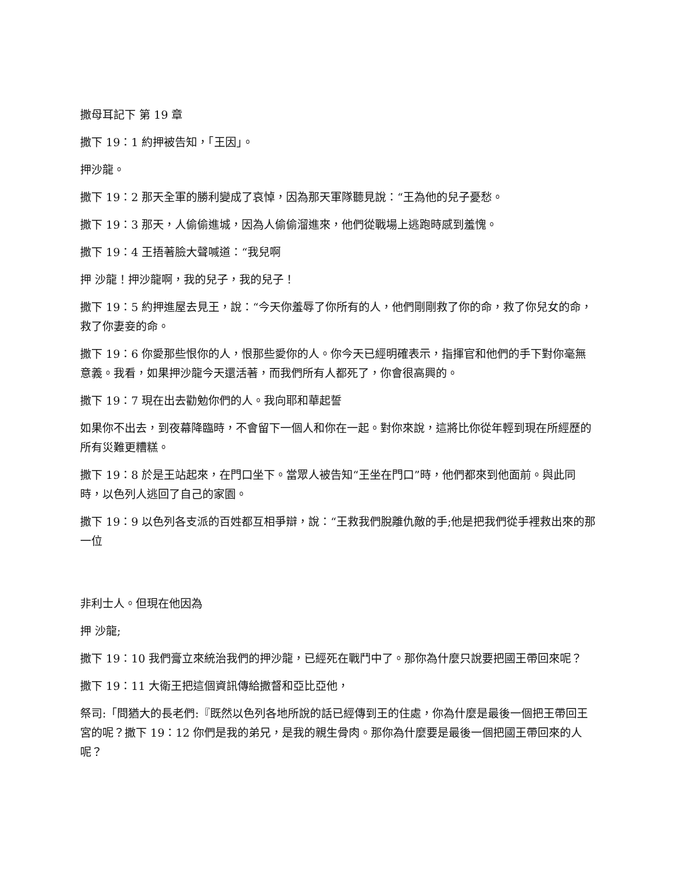撒母耳記下 第 19 章
撒下 19：1 約押被告知，「王因」。
押沙龍。
撒下 19：2 那天全軍的勝利變成了哀悼，因為那天軍隊聽見說：“王為他的兒子憂愁。
撒下 19：3 那天，人偷偷進城，因為人偷偷溜進來，他們從戰場上逃跑時感到羞愧。
撒下 19：4 王捂著臉大聲喊道：“我兒啊
押 沙龍！押沙龍啊，我的兒子，我的兒子！
撒下 19：5 約押進屋去見王，說：“今天你羞辱了你所有的人，他們剛剛救了你的命，救了你兒女的命，救了你妻妾的命。
撒下 19：6 你愛那些恨你的人，恨那些愛你的人。你今天已經明確表示，指揮官和他們的手下對你毫無意義。我看，如果押沙龍今天還活著，而我們所有人都死了，你會很高興的。
撒下 19：7 現在出去勸勉你們的人。我向耶和華起誓
如果你不出去，到夜幕降臨時，不會留下一個人和你在一起。對你來說，這將比你從年輕到現在所經歷的所有災難更糟糕。
撒下 19：8 於是王站起來，在門口坐下。當眾人被告知“王坐在門口”時，他們都來到他面前。與此同時，以色列人逃回了自己的家園。
撒下 19：9 以色列各支派的百姓都互相爭辯，說：“王救我們脫離仇敵的手;他是把我們從手裡救出來的那一位
非利士人。但現在他因為
押 沙龍;
撒下 19：10 我們膏立來統治我們的押沙龍，已經死在戰鬥中了。那你為什麼只說要把國王帶回來呢？
撒下 19：11 大衛王把這個資訊傳給撒督和亞比亞他，
祭司:「問猶大的長老們:『既然以色列各地所說的話已經傳到王的住處，你為什麼是最後一個把王帶回王宮的呢？撒下 19：12 你們是我的弟兄，是我的親生骨肉。那你為什麼要是最後一個把國王帶回來的人呢？